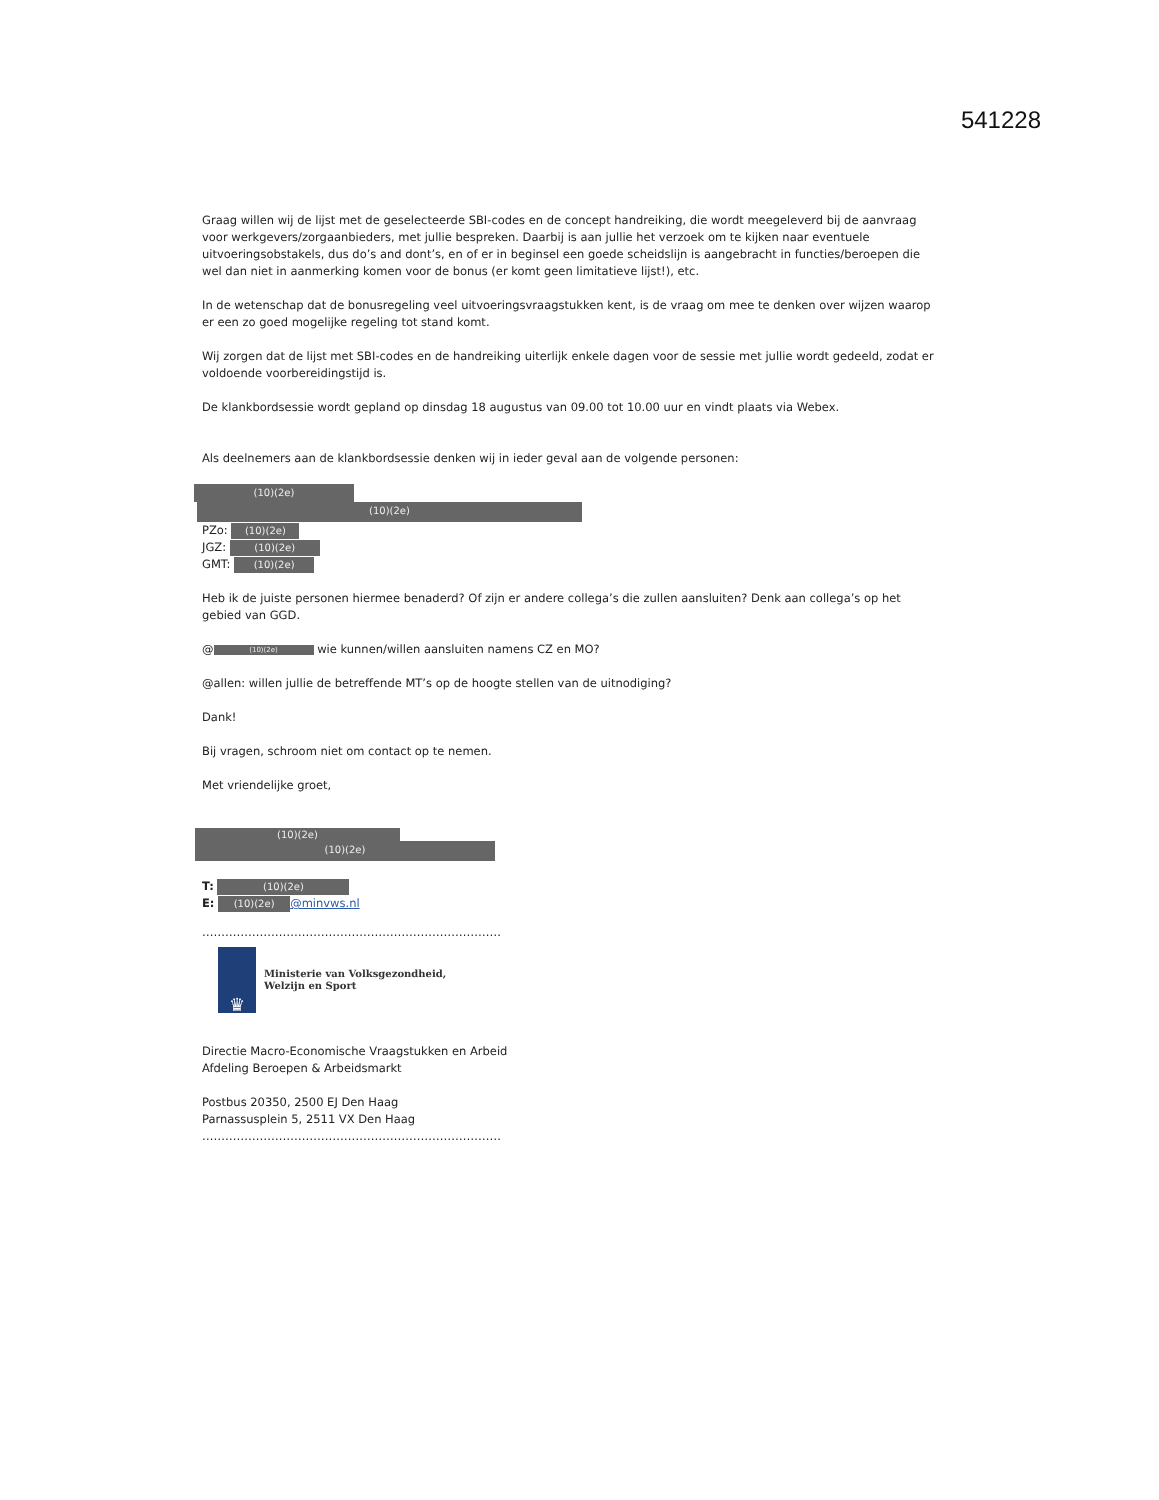541228
Graag willen wij de lijst met de geselecteerde SBI-codes en de concept handreiking, die wordt meegeleverd bij de aanvraag voor werkgevers/zorgaanbieders, met jullie bespreken. Daarbij is aan jullie het verzoek om te kijken naar eventuele uitvoeringsobstakels, dus do’s and dont’s, en of er in beginsel een goede scheidslijn is aangebracht in functies/beroepen die wel dan niet in aanmerking komen voor de bonus (er komt geen limitatieve lijst!), etc.
In de wetenschap dat de bonusregeling veel uitvoeringsvraagstukken kent, is de vraag om mee te denken over wijzen waarop er een zo goed mogelijke regeling tot stand komt.
Wij zorgen dat de lijst met SBI-codes en de handreiking uiterlijk enkele dagen voor de sessie met jullie wordt gedeeld, zodat er voldoende voorbereidingstijd is.
De klankbordsessie wordt gepland op dinsdag 18 augustus van 09.00 tot 10.00 uur en vindt plaats via Webex.
Als deelnemers aan de klankbordsessie denken wij in ieder geval aan de volgende personen:
(10)(2e)
(10)(2e)
PZo: (10)(2e)
JGZ: (10)(2e)
GMT: (10)(2e)
Heb ik de juiste personen hiermee benaderd? Of zijn er andere collega’s die zullen aansluiten? Denk aan collega’s op het gebied van GGD.
@ (10)(2e) wie kunnen/willen aansluiten namens CZ en MO?
@allen: willen jullie de betreffende MT’s op de hoogte stellen van de uitnodiging?
Dank!
Bij vragen, schroom niet om contact op te nemen.
Met vriendelijke groet,
(10)(2e)
(10)(2e)
T: (10)(2e)
E: (10)(2e) @minvws.nl
……………………………………………………………………
♛
Ministerie van Volksgezondheid,
Welzijn en Sport
Directie Macro-Economische Vraagstukken en Arbeid
Afdeling Beroepen & Arbeidsmarkt
Postbus 20350, 2500 EJ Den Haag
Parnassusplein 5, 2511 VX Den Haag
……………………………………………………………………